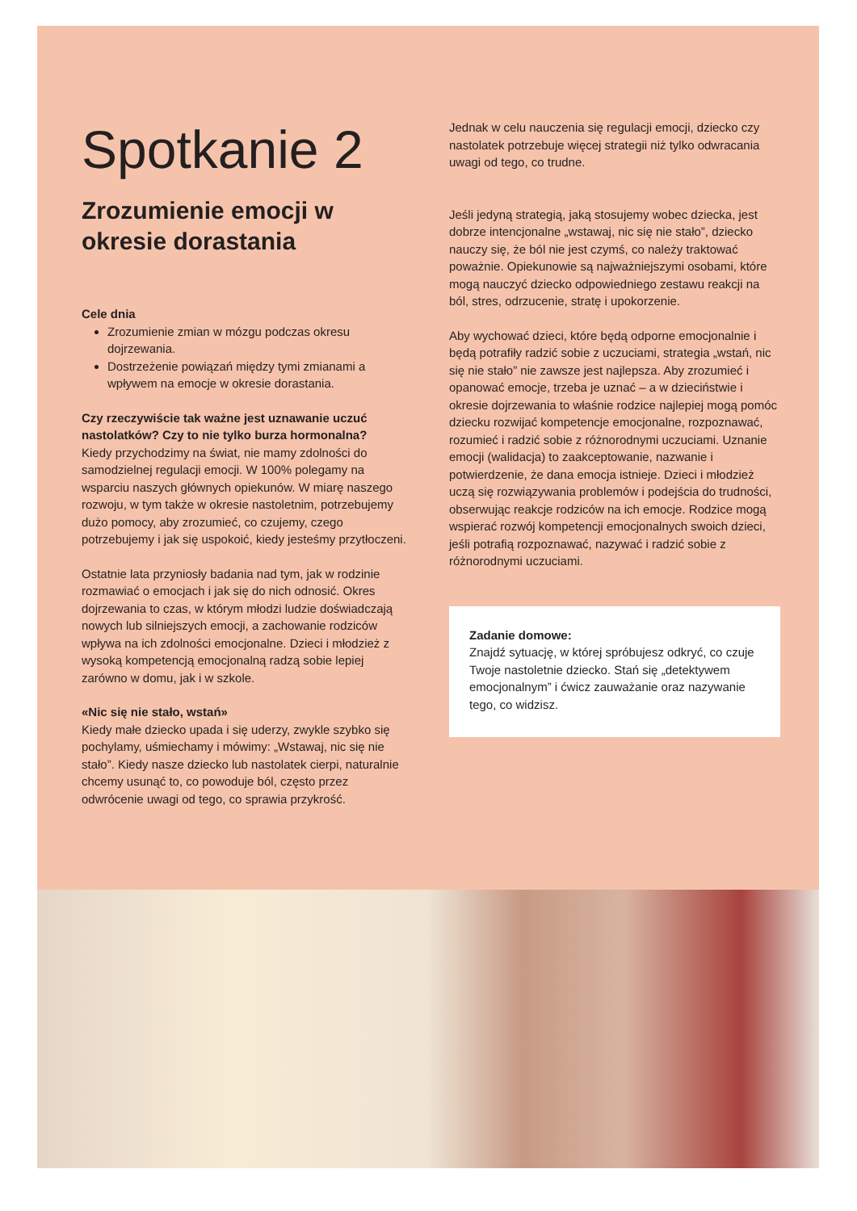Spotkanie 2
Zrozumienie emocji w okresie dorastania
Cele dnia
Zrozumienie zmian w mózgu podczas okresu dojrzewania.
Dostrzeżenie powiązań między tymi zmianami a wpływem na emocje w okresie dorastania.
Czy rzeczywiście tak ważne jest uznawanie uczuć nastolatków? Czy to nie tylko burza hormonalna?
Kiedy przychodzimy na świat, nie mamy zdolności do samodzielnej regulacji emocji. W 100% polegamy na wsparciu naszych głównych opiekunów. W miarę naszego rozwoju, w tym także w okresie nastoletnim, potrzebujemy dużo pomocy, aby zrozumieć, co czujemy, czego potrzebujemy i jak się uspokoić, kiedy jesteśmy przytłoczeni.
Ostatnie lata przyniosły badania nad tym, jak w rodzinie rozmawiać o emocjach i jak się do nich odnosić. Okres dojrzewania to czas, w którym młodzi ludzie doświadczają nowych lub silniejszych emocji, a zachowanie rodziców wpływa na ich zdolności emocjonalne. Dzieci i młodzież z wysoką kompetencją emocjonalną radzą sobie lepiej zarówno w domu, jak i w szkole.
«Nic się nie stało, wstań»
Kiedy małe dziecko upada i się uderzy, zwykle szybko się pochylamy, uśmiechamy i mówimy: „Wstawaj, nic się nie stało”. Kiedy nasze dziecko lub nastolatek cierpi, naturalnie chcemy usunąć to, co powoduje ból, często przez odwrócenie uwagi od tego, co sprawia przykrość.
Jednak w celu nauczenia się regulacji emocji, dziecko czy nastolatek potrzebuje więcej strategii niż tylko odwracania uwagi od tego, co trudne.
Jeśli jedyną strategią, jaką stosujemy wobec dziecka, jest dobrze intencjonalne „wstawaj, nic się nie stało”, dziecko nauczy się, że ból nie jest czymś, co należy traktować poważnie. Opiekunowie są najważniejszymi osobami, które mogą nauczyć dziecko odpowiedniego zestawu reakcji na ból, stres, odrzucenie, stratę i upokorzenie.
Aby wychować dzieci, które będą odporne emocjonalnie i będą potrafiły radzić sobie z uczuciami, strategia „wstań, nic się nie stało” nie zawsze jest najlepsza. Aby zrozumieć i opanować emocje, trzeba je uznać – a w dzieciństwie i okresie dojrzewania to właśnie rodzice najlepiej mogą pomóc dziecku rozwijać kompetencje emocjonalne, rozpoznawać, rozumieć i radzić sobie z różnorodnymi uczuciami. Uznanie emocji (walidacja) to zaakceptowanie, nazwanie i potwierdzenie, że dana emocja istnieje. Dzieci i młodzież uczą się rozwiązywania problemów i podejścia do trudności, obserwując reakcje rodziców na ich emocje. Rodzice mogą wspierać rozwój kompetencji emocjonalnych swoich dzieci, jeśli potrafią rozpoznawać, nazywać i radzić sobie z różnorodnymi uczuciami.
Zadanie domowe:
Znajdź sytuację, w której spróbujesz odkryć, co czuje Twoje nastoletnie dziecko. Stań się „detektywem emocjonalnym” i ćwicz zauważanie oraz nazywanie tego, co widzisz.